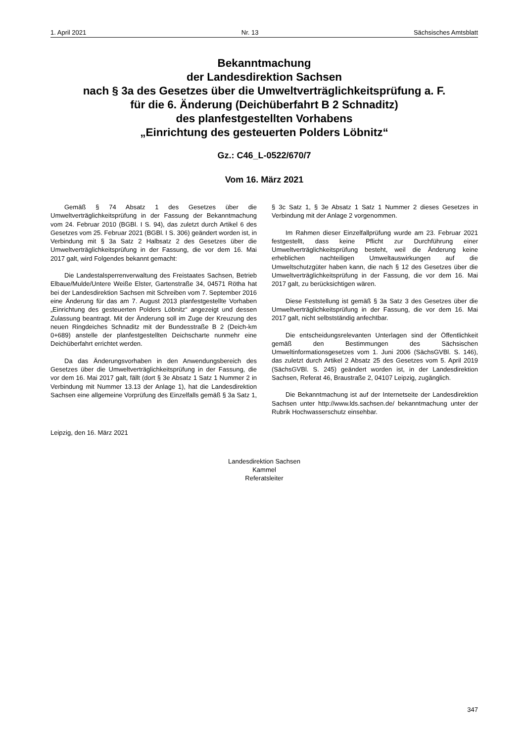1. April 2021 Nr. 13 Sächsisches Amtsblatt
Bekanntmachung
der Landesdirektion Sachsen
nach § 3a des Gesetzes über die Umweltverträglichkeitsprüfung a. F.
für die 6. Änderung (Deichüberfahrt B 2 Schnaditz)
des planfestgestellten Vorhabens
„Einrichtung des gesteuerten Polders Löbnitz“
Gz.: C46_L-0522/670/7
Vom 16. März 2021
Gemäß § 74 Absatz 1 des Gesetzes über die Umweltverträglichkeitsprüfung in der Fassung der Bekanntmachung vom 24. Februar 2010 (BGBl. I S. 94), das zuletzt durch Artikel 6 des Gesetzes vom 25. Februar 2021 (BGBl. I S. 306) geändert worden ist, in Verbindung mit § 3a Satz 2 Halbsatz 2 des Gesetzes über die Umweltverträglichkeitsprüfung in der Fassung, die vor dem 16. Mai 2017 galt, wird Folgendes bekannt gemacht:
Die Landestalsperrenverwaltung des Freistaates Sachsen, Betrieb Elbaue/Mulde/Untere Weiße Elster, Gartenstraße 34, 04571 Rötha hat bei der Landesdirektion Sachsen mit Schreiben vom 7. September 2016 eine Änderung für das am 7. August 2013 planfestgestellte Vorhaben „Einrichtung des gesteuerten Polders Löbnitz“ angezeigt und dessen Zulassung beantragt. Mit der Änderung soll im Zuge der Kreuzung des neuen Ringdeiches Schnaditz mit der Bundesstraße B 2 (Deich-km 0+689) anstelle der planfestgestellten Deichscharte nunmehr eine Deichüberfahrt errichtet werden.
Da das Änderungsvorhaben in den Anwendungsbereich des Gesetzes über die Umweltverträglichkeitsprüfung in der Fassung, die vor dem 16. Mai 2017 galt, fällt (dort § 3e Absatz 1 Satz 1 Nummer 2 in Verbindung mit Nummer 13.13 der Anlage 1), hat die Landesdirektion Sachsen eine allgemeine Vorprüfung des Einzelfalls gemäß § 3a Satz 1, § 3c Satz 1, § 3e Absatz 1 Satz 1 Nummer 2 dieses Gesetzes in Verbindung mit der Anlage 2 vorgenommen.
Im Rahmen dieser Einzelfallprüfung wurde am 23. Februar 2021 festgestellt, dass keine Pflicht zur Durchführung einer Umweltverträglichkeitsprüfung besteht, weil die Änderung keine erheblichen nachteiligen Umweltauswirkungen auf die Umweltschutzgüter haben kann, die nach § 12 des Gesetzes über die Umweltverträglichkeitsprüfung in der Fassung, die vor dem 16. Mai 2017 galt, zu berücksichtigen wären.
Diese Feststellung ist gemäß § 3a Satz 3 des Gesetzes über die Umweltverträglichkeitsprüfung in der Fassung, die vor dem 16. Mai 2017 galt, nicht selbstständig anfechtbar.
Die entscheidungsrelevanten Unterlagen sind der Öffentlichkeit gemäß den Bestimmungen des Sächsischen Umweltinformationsgesetzes vom 1. Juni 2006 (SächsGVBl. S. 146), das zuletzt durch Artikel 2 Absatz 25 des Gesetzes vom 5. April 2019 (SächsGVBl. S. 245) geändert worden ist, in der Landesdirektion Sachsen, Referat 46, Braustraße 2, 04107 Leipzig, zugänglich.
Die Bekanntmachung ist auf der Internetseite der Landesdirektion Sachsen unter http://www.lds.sachsen.de/ bekanntmachung unter der Rubrik Hochwasserschutz einsehbar.
Leipzig, den 16. März 2021
Landesdirektion Sachsen
Kammel
Referatsleiter
347